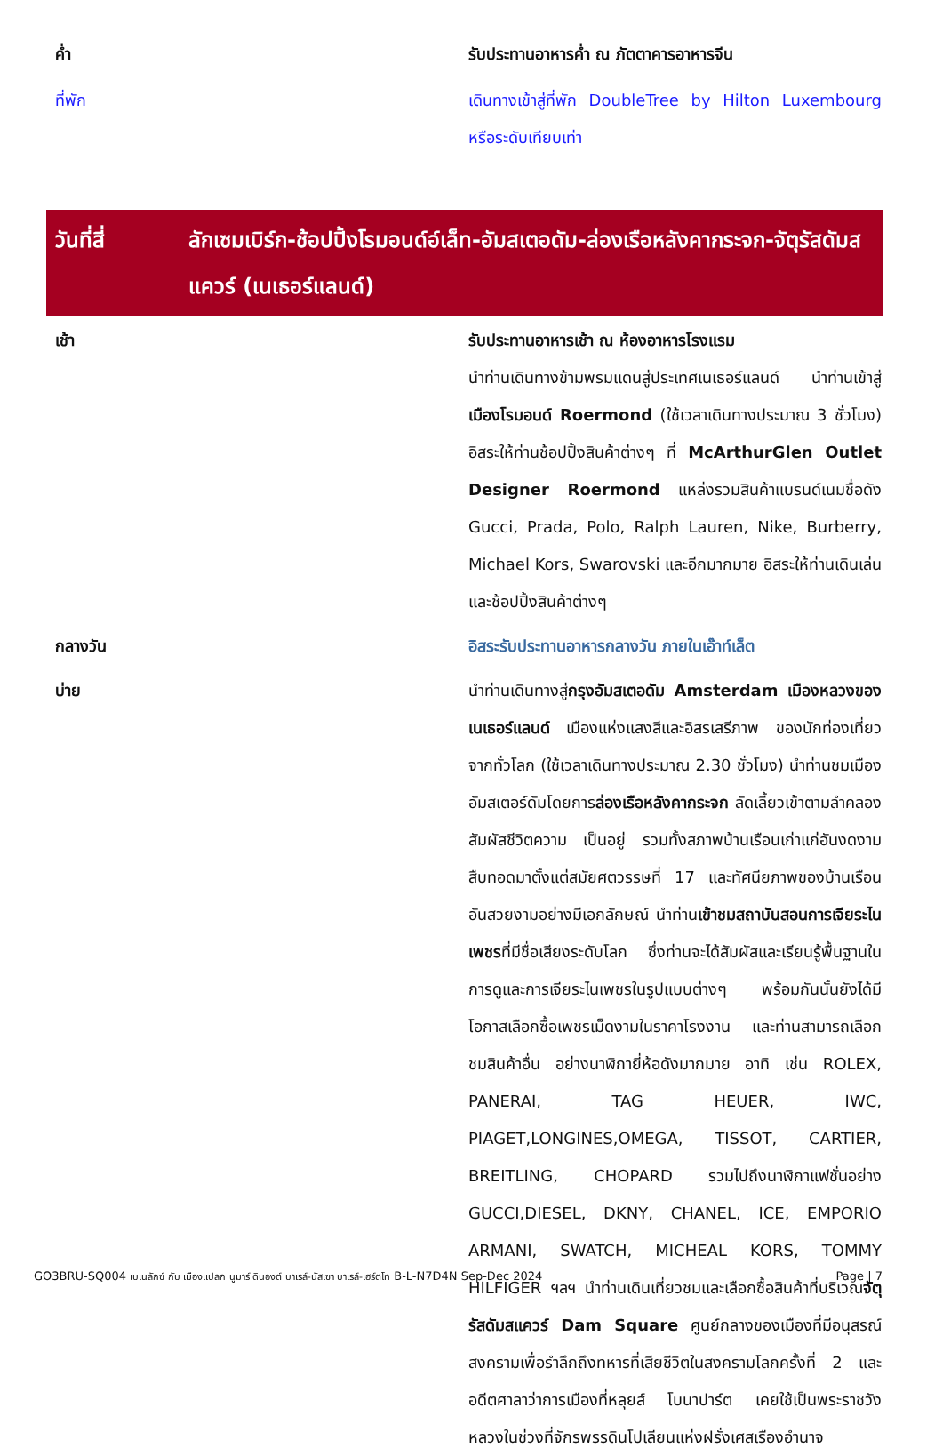ค่ำ รับประทานอาหารค่ำ ณ ภัตตาคารอาหารจีน
ที่พัก เดินทางเข้าสู่ที่พัก DoubleTree by Hilton Luxembourg หรือระดับเทียบเท่า
วันที่สี่ ลักเซมเบิร์ก-ช้อปปิ้งโรมอนด์อ์เล็ท-อัมสเตอดัม-ล่องเรือหลังคากระจก-จัตุรัสดัมสแควร์ (เนเธอร์แลนด์)
เช้า รับประทานอาหารเช้า ณ ห้องอาหารโรงแรม
นำท่านเดินทางข้ามพรมแดนสู่ประเทศเนเธอร์แลนด์ นำท่านเข้าสู่ เมืองโรมอนด์ Roermond (ใช้เวลาเดินทางประมาณ 3 ชั่วโมง) อิสระให้ท่านช้อปปิ้งสินค้าต่างๆ ที่ McArthurGlen Outlet Designer Roermond แหล่งรวมสินค้าแบรนด์เนมชื่อดัง Gucci, Prada, Polo, Ralph Lauren, Nike, Burberry, Michael Kors, Swarovski และอีกมากมาย อิสระให้ท่านเดินเล่นและช้อปปิ้งสินค้าต่างๆ
กลางวัน อิสระรับประทานอาหารกลางวัน ภายในเอ๊าท์เล็ต
บ่าย นำท่านเดินทางสู่กรุงอัมสเตอดัม Amsterdam เมืองหลวงของเนเธอร์แลนด์ เมืองแห่งแสงสีและอิสรเสรีภาพ ของนักท่องเที่ยวจากทั่วโลก (ใช้เวลาเดินทางประมาณ 2.30 ชั่วโมง) นำท่านชมเมืองอัมสเตอร์ดัมโดยการล่องเรือหลังคากระจก ลัดเลี้ยวเข้าตามลำคลอง สัมผัสชีวิตความ เป็นอยู่ รวมทั้งสภาพบ้านเรือนเก่าแก่อันงดงามสืบทอดมาตั้งแต่สมัยศตวรรษที่ 17 และทัศนียภาพของบ้านเรือนอันสวยงามอย่างมีเอกลักษณ์ นำท่านเข้าชมสถาบันสอนการเจียระไนเพชรที่มีชื่อเสียงระดับโลก ซึ่งท่านจะได้สัมผัสและเรียนรู้พื้นฐานในการดูและการเจียระไนเพชรในรูปแบบต่างๆ พร้อมกันนั้นยังได้มีโอกาสเลือกซื้อเพชรเม็ดงามในราคาโรงงาน และท่านสามารถเลือกชมสินค้าอื่น อย่างนาฬิกายี่ห้อดังมากมาย อาทิ เช่น ROLEX, PANERAI, TAG HEUER, IWC, PIAGET,LONGINES,OMEGA, TISSOT, CARTIER, BREITLING, CHOPARD รวมไปถึงนาฬิกาแฟชั่นอย่าง GUCCI,DIESEL, DKNY, CHANEL, ICE, EMPORIO ARMANI, SWATCH, MICHEAL KORS, TOMMY HILFIGER ฯลฯ นำท่านเดินเที่ยวชมและเลือกซื้อสินค้าที่บริเวณจัตุรัสดัมสแควร์ Dam Square ศูนย์กลางของเมืองที่มีอนุสรณ์สงครามเพื่อรำลึกถึงทหารที่เสียชีวิตในสงครามโลกครั้งที่ 2 และอดีตศาลาว่าการเมืองที่หลุยส์ โบนาปาร์ต เคยใช้เป็นพระราชวังหลวงในช่วงที่จักรพรรดินโปเลียนแห่งฝรั่งเศสเรืองอำนาจ
GO3BRU-SQ004 เบเนลักซ์ กับ เมืองแปลก นูมาร์ ดินองต์ บาเรล์-นัสเซา บาเรล์-เฮร์ตโท B-L-N7D4N Sep-Dec 2024
Page | 7